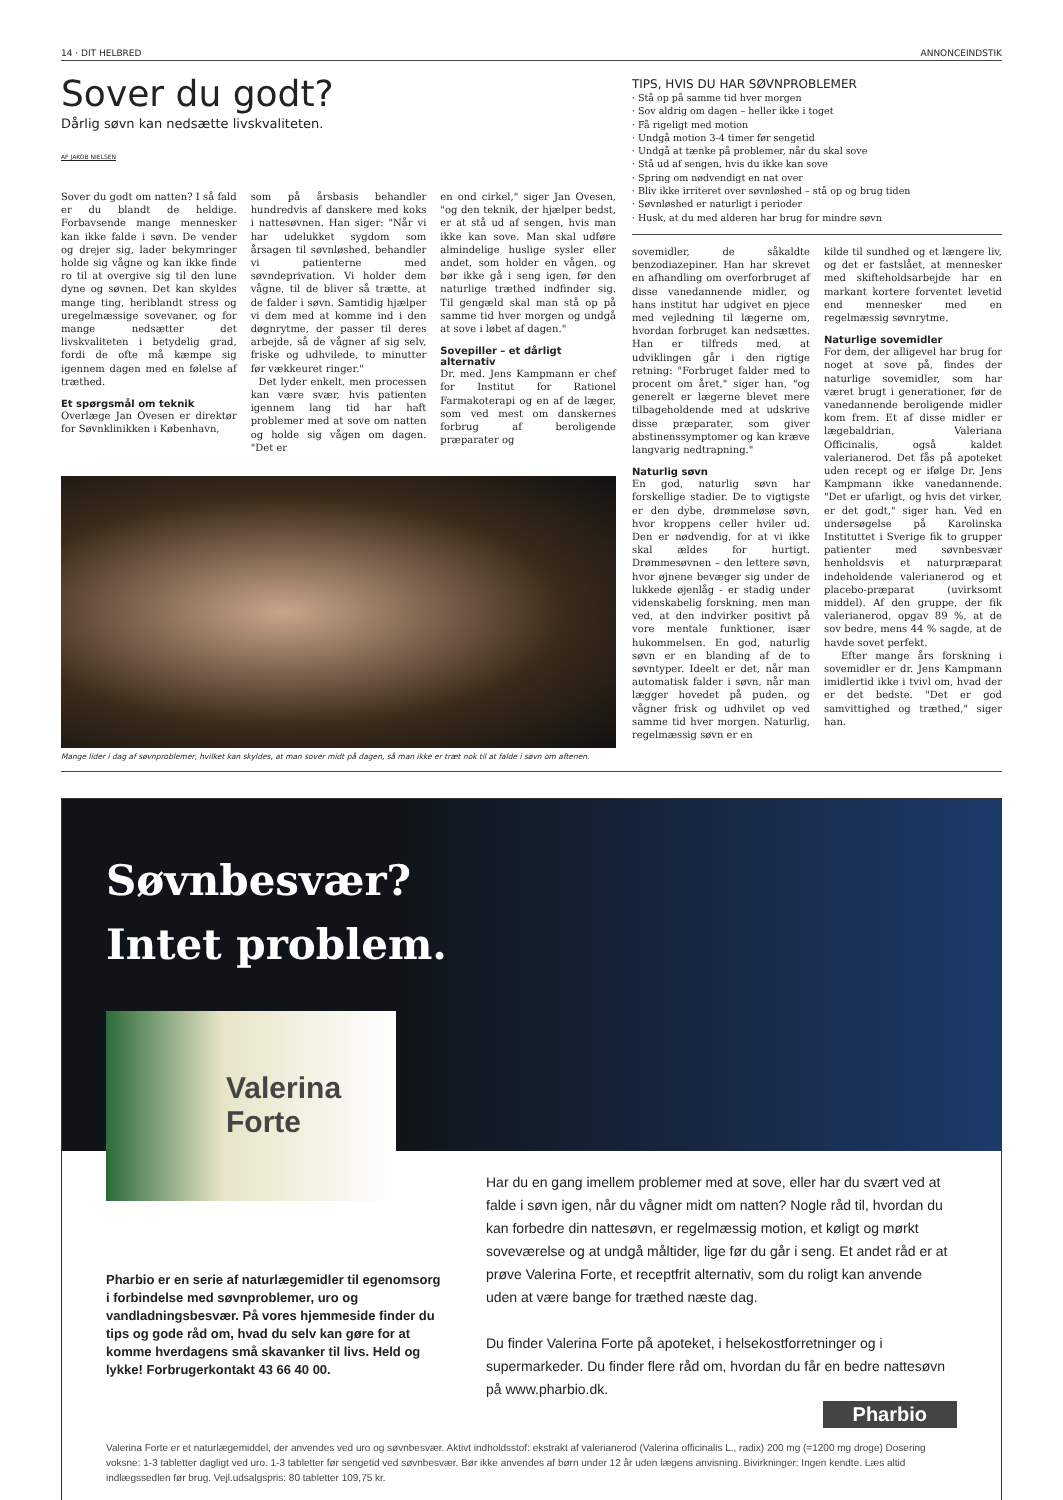14 · DIT HELBRED ANNONCEINDSTIK
Sover du godt?
Dårlig søvn kan nedsætte livskvaliteten.
AF JAKOB NIELSEN
Sover du godt om natten? I så fald er du blandt de heldige. Forbavsende mange mennesker kan ikke falde i søvn. De vender og drejer sig, lader bekymringer holde sig vågne og kan ikke finde ro til at overgive sig til den lune dyne og søvnen. Det kan skyldes mange ting, heriblandt stress og uregelmæssige sovevaner, og for mange nedsætter det livskvaliteten i betydelig grad, fordi de ofte må kæmpe sig igennem dagen med en følelse af træthed.
Et spørgsmål om teknik
Overlæge Jan Ovesen er direktør for Søvnklinikken i København,
som på årsbasis behandler hundredvis af danskere med koks i nattesøvnen. Han siger: "Når vi har udelukket sygdom som årsagen til søvnløshed, behandler vi patienterne med søvndeprivation. Vi holder dem vågne, til de bliver så trætte, at de falder i søvn. Samtidig hjælper vi dem med at komme ind i den døgnrytme, der passer til deres arbejde, så de vågner af sig selv, friske og udhvilede, to minutter før vækkeuret ringer."
Det lyder enkelt, men processen kan være svær, hvis patienten igennem lang tid har haft problemer med at sove om natten og holde sig vågen om dagen. "Det er
en ond cirkel," siger Jan Ovesen, "og den teknik, der hjælper bedst, er at stå ud af sengen, hvis man ikke kan sove. Man skal udføre almindelige huslige sysler eller andet, som holder en vågen, og bør ikke gå i seng igen, før den naturlige træthed indfinder sig. Til gengæld skal man stå op på samme tid hver morgen og undgå at sove i løbet af dagen."
Sovepiller – et dårligt alternativ
Dr. med. Jens Kampmann er chef for Institut for Rationel Farmakoterapi og en af de læger, som ved mest om danskernes forbrug af beroligende præparater og
Mange lider i dag af søvnproblemer, hvilket kan skyldes, at man sover midt på dagen, så man ikke er træt nok til at falde i søvn om aftenen.
TIPS, HVIS DU HAR SØVNPROBLEMER
· Stå op på samme tid hver morgen
· Sov aldrig om dagen – heller ikke i toget
· Få rigeligt med motion
· Undgå motion 3-4 timer før sengetid
· Undgå at tænke på problemer, når du skal sove
· Stå ud af sengen, hvis du ikke kan sove
· Spring om nødvendigt en nat over
· Bliv ikke irriteret over søvnløshed – stå op og brug tiden
· Søvnløshed er naturligt i perioder
· Husk, at du med alderen har brug for mindre søvn
sovemidler, de såkaldte benzodiazepiner. Han har skrevet en afhandling om overforbruget af disse vanedannende midler, og hans institut har udgivet en pjece med vejledning til lægerne om, hvordan forbruget kan nedsættes. Han er tilfreds med, at udviklingen går i den rigtige retning: "Forbruget falder med to procent om året," siger han, "og generelt er lægerne blevet mere tilbageholdende med at udskrive disse præparater, som giver abstinenssymptomer og kan kræve langvarig nedtrapning."
Naturlig søvn
En god, naturlig søvn har forskellige stadier. De to vigtigste er den dybe, drømmeløse søvn, hvor kroppens celler hviler ud. Den er nødvendig, for at vi ikke skal ældes for hurtigt. Drømmesøvnen – den lettere søvn, hvor øjnene bevæger sig under de lukkede øjenlåg - er stadig under videnskabelig forskning, men man ved, at den indvirker positivt på vore mentale funktioner, især hukommelsen. En god, naturlig søvn er en blanding af de to søvntyper. Ideelt er det, når man automatisk falder i søvn, når man lægger hovedet på puden, og vågner frisk og udhvilet op ved samme tid hver morgen. Naturlig, regelmæssig søvn er en
kilde til sundhed og et længere liv, og det er fastslået, at mennesker med skifteholdsarbejde har en markant kortere forventet levetid end mennesker med en regelmæssig søvnrytme.
Naturlige sovemidler
For dem, der alligevel har brug for noget at sove på, findes der naturlige sovemidler, som har været brugt i generationer, før de vanedannende beroligende midler kom frem. Et af disse midler er lægebaldrian, Valeriana Officinalis, også kaldet valerianerod. Det fås på apoteket uden recept og er ifølge Dr. Jens Kampmann ikke vanedannende. "Det er ufarligt, og hvis det virker, er det godt," siger han. Ved en undersøgelse på Karolinska Instituttet i Sverige fik to grupper patienter med søvnbesvær henholdsvis et naturpræparat indeholdende valerianerod og et placebo-præparat (uvirksomt middel). Af den gruppe, der fik valerianerod, opgav 89 %, at de sov bedre, mens 44 % sagde, at de havde sovet perfekt.
Efter mange års forskning i sovemidler er dr. Jens Kampmann imidlertid ikke i tvivl om, hvad der er det bedste. "Det er god samvittighed og træthed," siger han.
Søvnbesvær?
Intet problem.
Valerina Forte
Pharbio er en serie af naturlægemidler til egenomsorg i forbindelse med søvnproblemer, uro og vandladningsbesvær. På vores hjemmeside finder du tips og gode råd om, hvad du selv kan gøre for at komme hverdagens små skavanker til livs. Held og lykke! Forbrugerkontakt 43 66 40 00.
Har du en gang imellem problemer med at sove, eller har du svært ved at falde i søvn igen, når du vågner midt om natten? Nogle råd til, hvordan du kan forbedre din nattesøvn, er regelmæssig motion, et køligt og mørkt soveværelse og at undgå måltider, lige før du går i seng. Et andet råd er at prøve Valerina Forte, et receptfrit alternativ, som du roligt kan anvende uden at være bange for træthed næste dag.
Du finder Valerina Forte på apoteket, i helsekostforretninger og i supermarkeder. Du finder flere råd om, hvordan du får en bedre nattesøvn på www.pharbio.dk.
Pharbio
Valerina Forte er et naturlægemiddel, der anvendes ved uro og søvnbesvær. Aktivt indholdsstof: ekstrakt af valerianerod (Valerina officinalis L., radix) 200 mg (=1200 mg droge) Dosering voksne: 1-3 tabletter dagligt ved uro. 1-3 tabletter før sengetid ved søvnbesvær. Bør ikke anvendes af børn under 12 år uden lægens anvisning. Bivirkninger: Ingen kendte. Læs altid indlægssedlen før brug. Vejl.udsalgspris: 80 tabletter 109,75 kr.